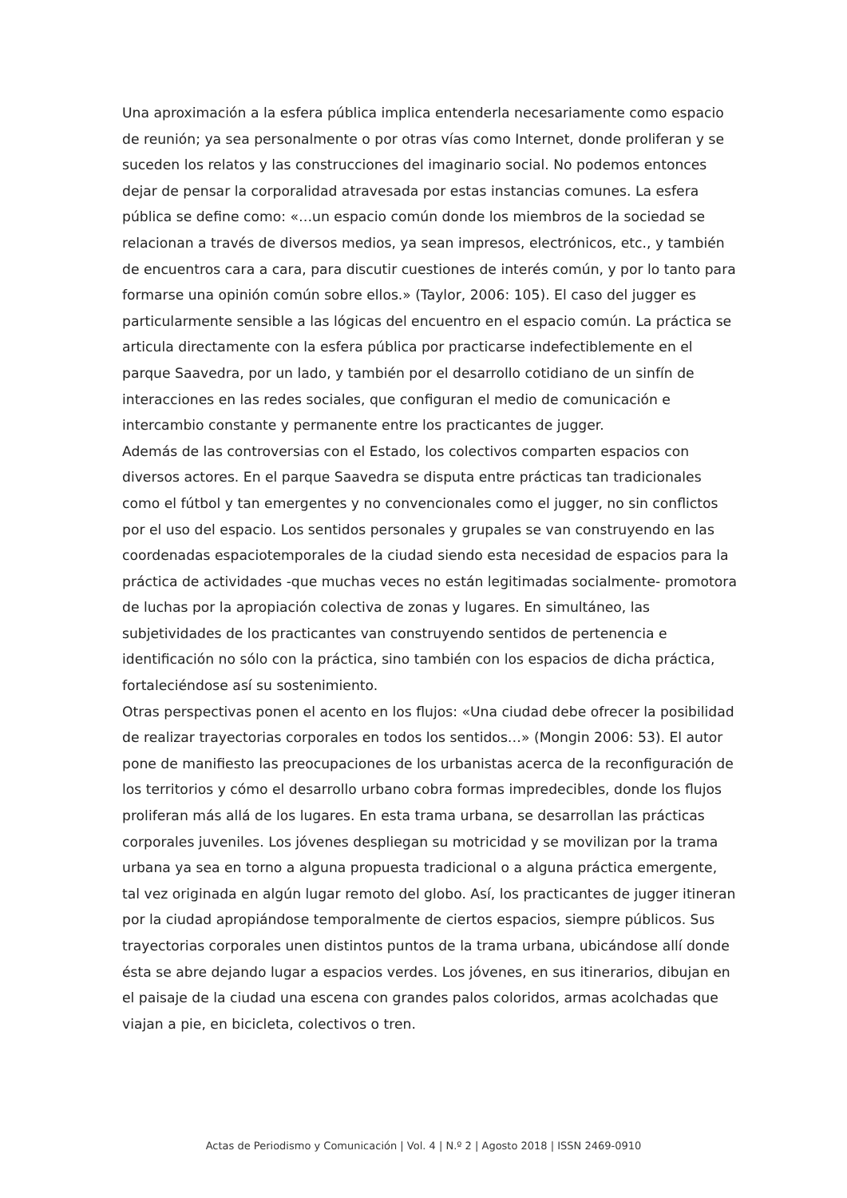Una aproximación a la esfera pública implica entenderla necesariamente como espacio de reunión; ya sea personalmente o por otras vías como Internet, donde proliferan y se suceden los relatos y las construcciones del imaginario social. No podemos entonces dejar de pensar la corporalidad atravesada por estas instancias comunes. La esfera pública se define como: «…un espacio común donde los miembros de la sociedad se relacionan a través de diversos medios, ya sean impresos, electrónicos, etc., y también de encuentros cara a cara, para discutir cuestiones de interés común, y por lo tanto para formarse una opinión común sobre ellos.» (Taylor, 2006: 105). El caso del jugger es particularmente sensible a las lógicas del encuentro en el espacio común. La práctica se articula directamente con la esfera pública por practicarse indefectiblemente en el parque Saavedra, por un lado, y también por el desarrollo cotidiano de un sinfín de interacciones en las redes sociales, que configuran el medio de comunicación e intercambio constante y permanente entre los practicantes de jugger.
Además de las controversias con el Estado, los colectivos comparten espacios con diversos actores. En el parque Saavedra se disputa entre prácticas tan tradicionales como el fútbol y tan emergentes y no convencionales como el jugger, no sin conflictos por el uso del espacio. Los sentidos personales y grupales se van construyendo en las coordenadas espaciotemporales de la ciudad siendo esta necesidad de espacios para la práctica de actividades -que muchas veces no están legitimadas socialmente- promotora de luchas por la apropiación colectiva de zonas y lugares. En simultáneo, las subjetividades de los practicantes van construyendo sentidos de pertenencia e identificación no sólo con la práctica, sino también con los espacios de dicha práctica, fortaleciéndose así su sostenimiento.
Otras perspectivas ponen el acento en los flujos: «Una ciudad debe ofrecer la posibilidad de realizar trayectorias corporales en todos los sentidos…» (Mongin 2006: 53). El autor pone de manifiesto las preocupaciones de los urbanistas acerca de la reconfiguración de los territorios y cómo el desarrollo urbano cobra formas impredecibles, donde los flujos proliferan más allá de los lugares. En esta trama urbana, se desarrollan las prácticas corporales juveniles. Los jóvenes despliegan su motricidad y se movilizan por la trama urbana ya sea en torno a alguna propuesta tradicional o a alguna práctica emergente, tal vez originada en algún lugar remoto del globo. Así, los practicantes de jugger itineran por la ciudad apropiándose temporalmente de ciertos espacios, siempre públicos. Sus trayectorias corporales unen distintos puntos de la trama urbana, ubicándose allí donde ésta se abre dejando lugar a espacios verdes. Los jóvenes, en sus itinerarios, dibujan en el paisaje de la ciudad una escena con grandes palos coloridos, armas acolchadas que viajan a pie, en bicicleta, colectivos o tren.
Actas de Periodismo y Comunicación | Vol. 4 | N.º 2 | Agosto 2018 | ISSN 2469-0910